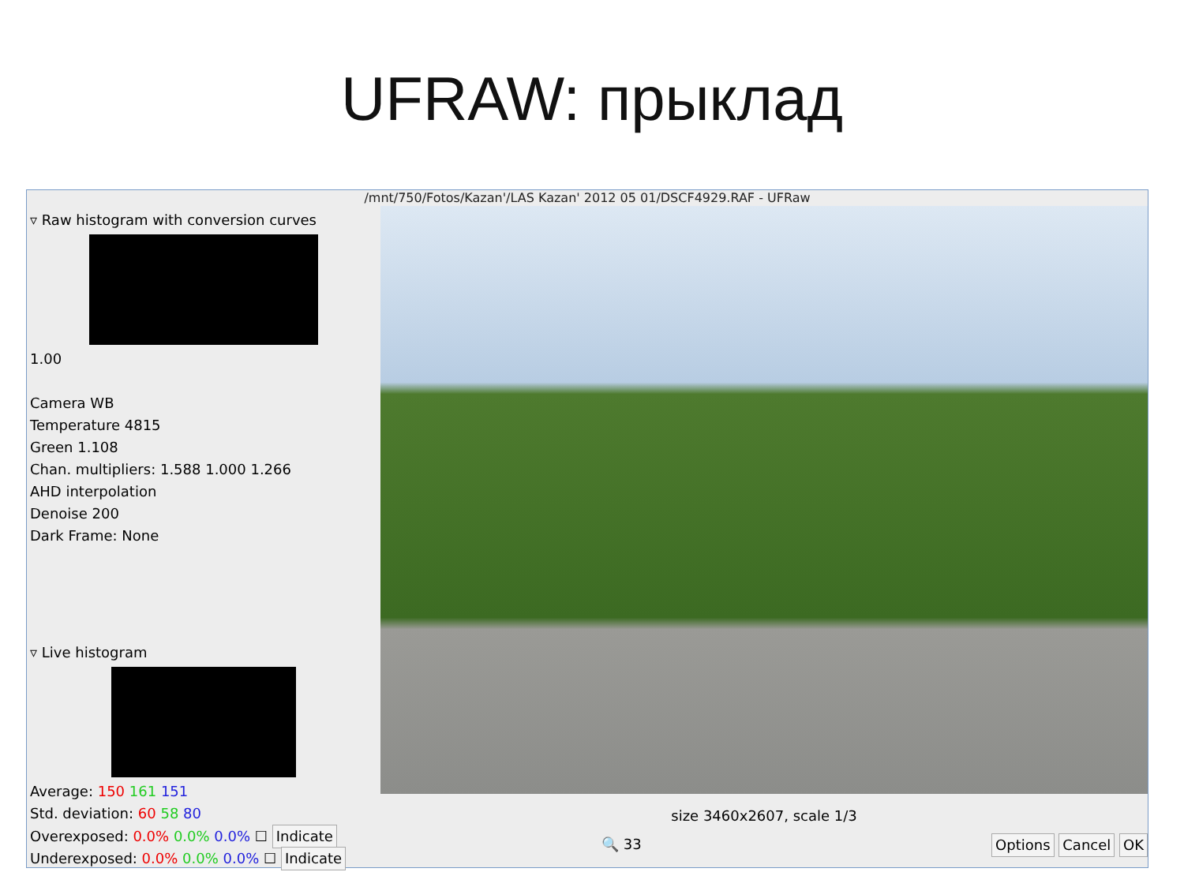UFRAW: прыклад
/mnt/750/Fotos/Kazan'/LAS Kazan' 2012 05 01/DSCF4929.RAF - UFRaw
▿ Raw histogram with conversion curves
1.00
Camera WB
Temperature 4815
Green 1.108
Chan. multipliers: 1.588 1.000 1.266
AHD interpolation
Denoise 200
Dark Frame: None
▿ Live histogram
Average: 150 161 151
Std. deviation: 60 58 80
Overexposed: 0.0% 0.0% 0.0% ☐ Indicate
Underexposed: 0.0% 0.0% 0.0% ☐ Indicate
size 3460x2607, scale 1/3
🔍 33 Options Cancel OK